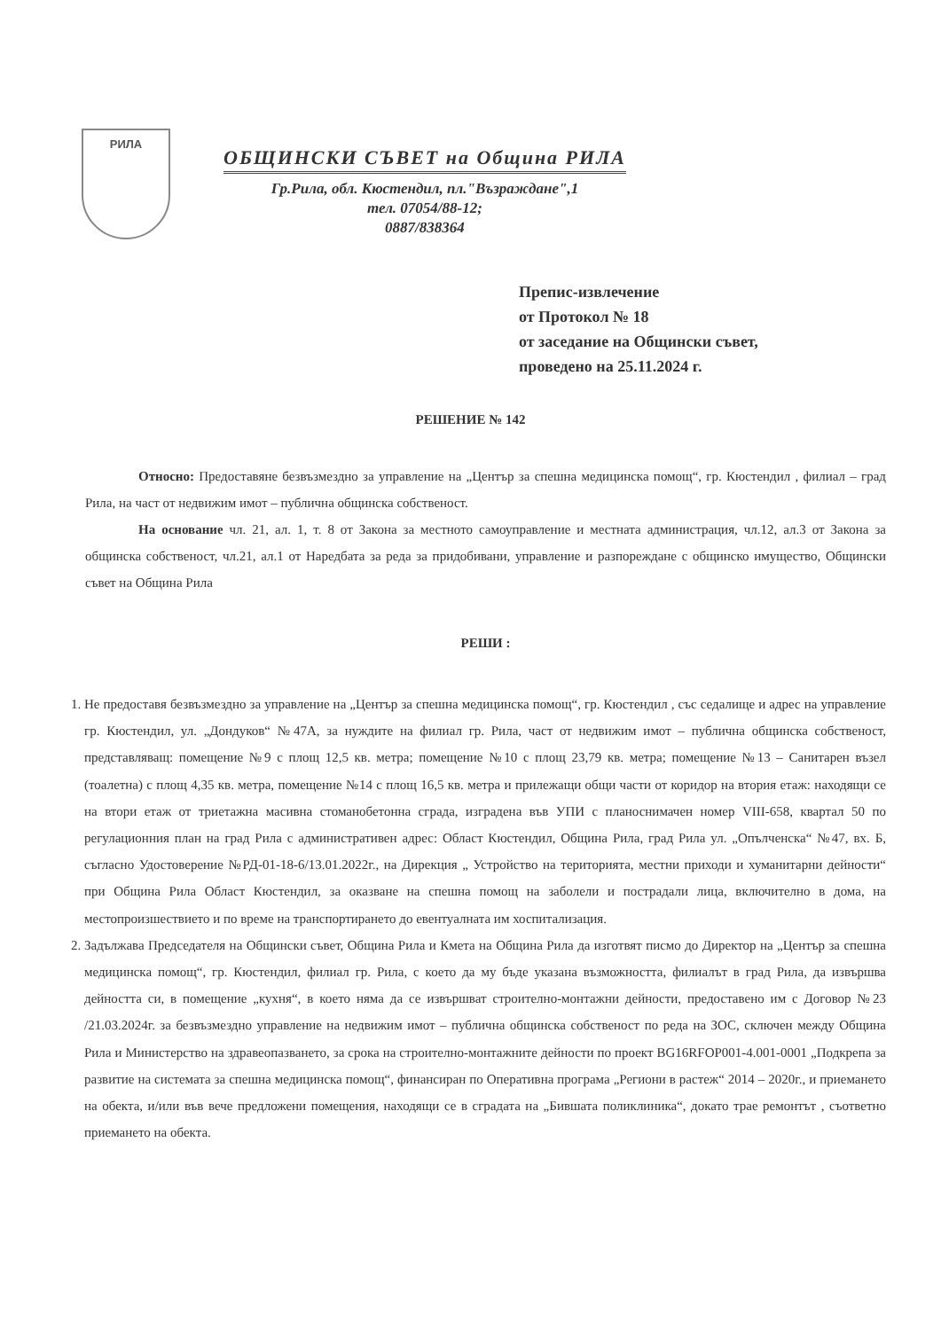РИЛА
ОБЩИНСКИ СЪВЕТ на Община РИЛА
Гр.Рила, обл. Кюстендил, пл."Възраждане",1
тел. 07054/88-12;
0887/838364
Препис-извлечение
от Протокол № 18
от заседание на Общински съвет,
проведено на 25.11.2024 г.
РЕШЕНИЕ № 142
Относно: Предоставяне безвъзмездно за управление на „Център за спешна медицинска помощ“, гр. Кюстендил , филиал – град Рила, на част от недвижим имот – публична общинска собственост.
На основание чл. 21, ал. 1, т. 8 от Закона за местното самоуправление и местната администрация, чл.12, ал.3 от Закона за общинска собственост, чл.21, ал.1 от Наредбата за реда за придобивани, управление и разпореждане с общинско имущество, Общински съвет на Община Рила
РЕШИ :
1. Не предоставя безвъзмездно за управление на „Център за спешна медицинска помощ“, гр. Кюстендил , със седалище и адрес на управление гр. Кюстендил, ул. „Дондуков“ №47А, за нуждите на филиал гр. Рила, част от недвижим имот – публична общинска собственост, представляващ: помещение №9 с площ 12,5 кв. метра; помещение №10 с площ 23,79 кв. метра; помещение №13 – Санитарен възел (тоалетна) с площ 4,35 кв. метра, помещение №14 с площ 16,5 кв. метра и прилежащи общи части от коридор на втория етаж: находящи се на втори етаж от триетажна масивна стоманобетонна сграда, изградена във УПИ с планоснимачен номер VIII-658, квартал 50 по регулационния план на град Рила с административен адрес: Област Кюстендил, Община Рила, град Рила ул. „Опълченска“ №47, вх. Б, съгласно Удостоверение №РД-01-18-6/13.01.2022г., на Дирекция „ Устройство на територията, местни приходи и хуманитарни дейности“ при Община Рила Област Кюстендил, за оказване на спешна помощ на заболели и пострадали лица, включително в дома, на местопроизшествието и по време на транспортирането до евентуалната им хоспитализация.
2. Задължава Председателя на Общински съвет, Община Рила и Кмета на Община Рила да изготвят писмо до Директор на „Център за спешна медицинска помощ“, гр. Кюстендил, филиал гр. Рила, с което да му бъде указана възможността, филиалът в град Рила, да извършва дейността си, в помещение „кухня“, в което няма да се извършват строително-монтажни дейности, предоставено им с Договор №23 /21.03.2024г. за безвъзмездно управление на недвижим имот – публична общинска собственост по реда на ЗОС, сключен между Община Рила и Министерство на здравеопазването, за срока на строително-монтажните дейности по проект BG16RFOP001-4.001-0001 „Подкрепа за развитие на системата за спешна медицинска помощ“, финансиран по Оперативна програма „Региони в растеж“ 2014 – 2020г., и приемането на обекта, и/или във вече предложени помещения, находящи се в сградата на „Бившата поликлиника“, докато трае ремонтът , съответно приемането на обекта.